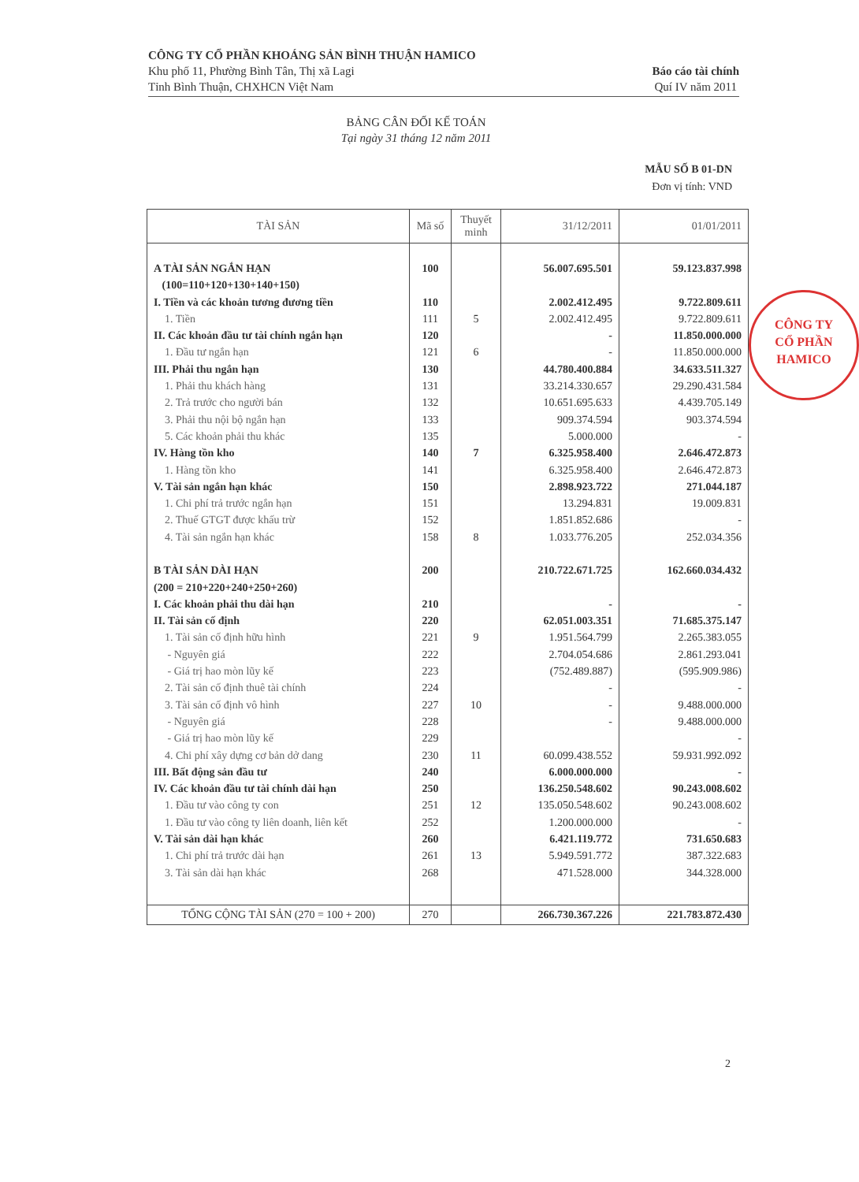CÔNG TY CỔ PHẦN KHOÁNG SẢN BÌNH THUẬN HAMICO
Khu phố 11, Phường Bình Tân, Thị xã Lagi
Tỉnh Bình Thuận, CHXHCN Việt Nam
Báo cáo tài chính
Quí IV năm 2011
BẢNG CÂN ĐỐI KẾ TOÁN
Tại ngày 31 tháng 12 năm 2011
MẪU SỐ B 01-DN
Đơn vị tính: VND
| TÀI SẢN | Mã số | Thuyết minh | 31/12/2011 | 01/01/2011 |
| --- | --- | --- | --- | --- |
| A TÀI SẢN NGẮN HẠN | 100 | | 56.007.695.501 | 59.123.837.998 |
| (100=110+120+130+140+150) | | | | |
| I. Tiền và các khoản tương đương tiền | 110 | | 2.002.412.495 | 9.722.809.611 |
| 1. Tiền | 111 | 5 | 2.002.412.495 | 9.722.809.611 |
| II. Các khoản đầu tư tài chính ngắn hạn | 120 | | - | 11.850.000.000 |
| 1. Đầu tư ngắn hạn | 121 | 6 | - | 11.850.000.000 |
| III. Phải thu ngắn hạn | 130 | | 44.780.400.884 | 34.633.511.327 |
| 1. Phải thu khách hàng | 131 | | 33.214.330.657 | 29.290.431.584 |
| 2. Trả trước cho người bán | 132 | | 10.651.695.633 | 4.439.705.149 |
| 3. Phải thu nội bộ ngắn hạn | 133 | | 909.374.594 | 903.374.594 |
| 5. Các khoản phải thu khác | 135 | | 5.000.000 | - |
| IV. Hàng tồn kho | 140 | 7 | 6.325.958.400 | 2.646.472.873 |
| 1. Hàng tồn kho | 141 | | 6.325.958.400 | 2.646.472.873 |
| V. Tài sản ngắn hạn khác | 150 | | 2.898.923.722 | 271.044.187 |
| 1. Chi phí trả trước ngắn hạn | 151 | | 13.294.831 | 19.009.831 |
| 2. Thuế GTGT được khấu trừ | 152 | | 1.851.852.686 | - |
| 4. Tài sản ngắn hạn khác | 158 | 8 | 1.033.776.205 | 252.034.356 |
| B TÀI SẢN DÀI HẠN | 200 | | 210.722.671.725 | 162.660.034.432 |
| (200 = 210+220+240+250+260) | | | | |
| I. Các khoản phải thu dài hạn | 210 | | - | - |
| II. Tài sản cố định | 220 | | 62.051.003.351 | 71.685.375.147 |
| 1. Tài sản cố định hữu hình | 221 | 9 | 1.951.564.799 | 2.265.383.055 |
| - Nguyên giá | 222 | | 2.704.054.686 | 2.861.293.041 |
| - Giá trị hao mòn lũy kế | 223 | | (752.489.887) | (595.909.986) |
| 2. Tài sản cố định thuê tài chính | 224 | | - | - |
| 3. Tài sản cố định vô hình | 227 | 10 | - | 9.488.000.000 |
| - Nguyên giá | 228 | | - | 9.488.000.000 |
| - Giá trị hao mòn lũy kế | 229 | | | - |
| 4. Chi phí xây dựng cơ bản dở dang | 230 | 11 | 60.099.438.552 | 59.931.992.092 |
| III. Bất động sản đầu tư | 240 | | 6.000.000.000 | - |
| IV. Các khoản đầu tư tài chính dài hạn | 250 | | 136.250.548.602 | 90.243.008.602 |
| 1. Đầu tư vào công ty con | 251 | 12 | 135.050.548.602 | 90.243.008.602 |
| 1. Đầu tư vào công ty liên doanh, liên kết | 252 | | 1.200.000.000 | - |
| V. Tài sản dài hạn khác | 260 | | 6.421.119.772 | 731.650.683 |
| 1. Chi phí trả trước dài hạn | 261 | 13 | 5.949.591.772 | 387.322.683 |
| 3. Tài sản dài hạn khác | 268 | | 471.528.000 | 344.328.000 |
| TỔNG CỘNG TÀI SẢN (270 = 100 + 200) | 270 | | 266.730.367.226 | 221.783.872.430 |
CÔNG TY
CỔ PHẦN
HAMICO
2